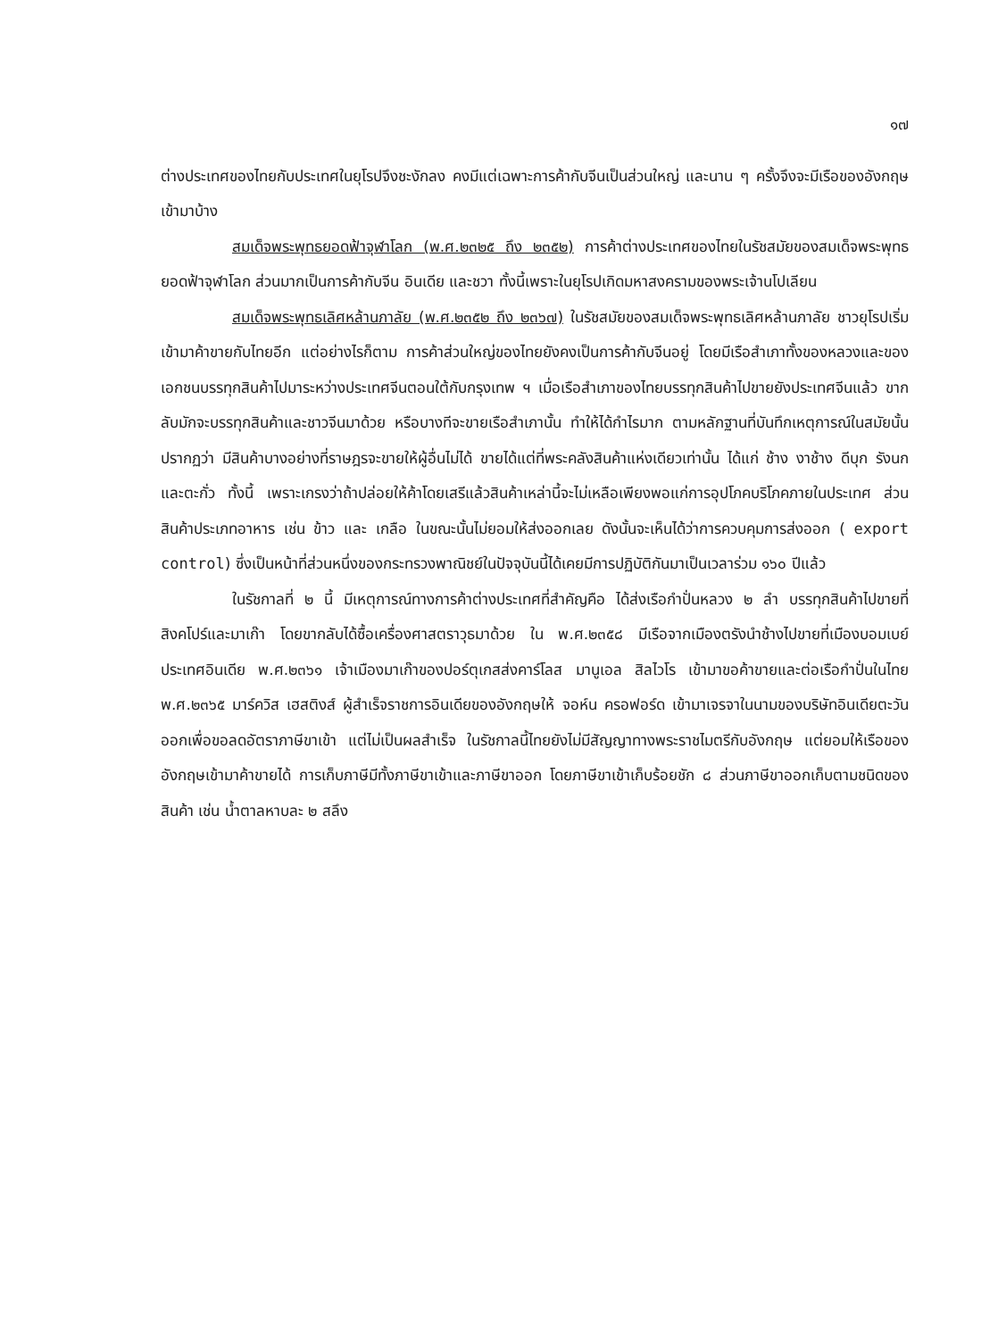๑๗
ต่างประเทศของไทยกับประเทศในยุโรปจึงชะงักลง คงมีแต่เฉพาะการค้ากับจีนเป็นส่วนใหญ่ และนาน ๆ ครั้งจึงจะมีเรือของอังกฤษเข้ามาบ้าง
สมเด็จพระพุทธยอดฟ้าจุฬาโลก (พ.ศ.๒๓๒๕ ถึง ๒๓๕๒) การค้าต่างประเทศของไทยในรัชสมัยของสมเด็จพระพุทธยอดฟ้าจุฬาโลก ส่วนมากเป็นการค้ากับจีน อินเดีย และชวา ทั้งนี้เพราะในยุโรปเกิดมหาสงครามของพระเจ้านโปเลียน
สมเด็จพระพุทธเลิศหล้านภาลัย (พ.ศ.๒๓๕๒ ถึง ๒๓๖๗) ในรัชสมัยของสมเด็จพระพุทธเลิศหล้านภาลัย ชาวยุโรปเริ่มเข้ามาค้าขายกับไทยอีก แต่อย่างไรก็ตาม การค้าส่วนใหญ่ของไทยยังคงเป็นการค้ากับจีนอยู่ โดยมีเรือสำเภาทั้งของหลวงและของเอกชนบรรทุกสินค้าไปมาระหว่างประเทศจีนตอนใต้กับกรุงเทพ ฯ เมื่อเรือสำเภาของไทยบรรทุกสินค้าไปขายยังประเทศจีนแล้ว ขากลับมักจะบรรทุกสินค้าและชาวจีนมาด้วย หรือบางทีจะขายเรือสำเภานั้น ทำให้ได้กำไรมาก ตามหลักฐานที่บันทึกเหตุการณ์ในสมัยนั้นปรากฏว่า มีสินค้าบางอย่างที่ราษฎรจะขายให้ผู้อื่นไม่ได้ ขายได้แต่ที่พระคลังสินค้าแห่งเดียวเท่านั้น ได้แก่ ช้าง งาช้าง ดีบุก รังนก และตะกั่ว ทั้งนี้ เพราะเกรงว่าถ้าปล่อยให้ค้าโดยเสรีแล้วสินค้าเหล่านี้จะไม่เหลือเพียงพอแก่การอุปโภคบริโภคภายในประเทศ ส่วนสินค้าประเภทอาหาร เช่น ข้าว และ เกลือ ในขณะนั้นไม่ยอมให้ส่งออกเลย ดังนั้นจะเห็นได้ว่าการควบคุมการส่งออก ( export control) ซึ่งเป็นหน้าที่ส่วนหนึ่งของกระทรวงพาณิชย์ในปัจจุบันนี้ได้เคยมีการปฏิบัติกันมาเป็นเวลาร่วม ๑๖๐ ปีแล้ว
ในรัชกาลที่ ๒ นี้ มีเหตุการณ์ทางการค้าต่างประเทศที่สำคัญคือ ได้ส่งเรือกำปั่นหลวง ๒ ลำ บรรทุกสินค้าไปขายที่สิงคโปร์และมาเก๊า โดยขากลับได้ซื้อเครื่องศาสตราวุธมาด้วย ใน พ.ศ.๒๓๕๘ มีเรือจากเมืองตรังนำช้างไปขายที่เมืองบอมเบย์ ประเทศอินเดีย พ.ศ.๒๓๖๑ เจ้าเมืองมาเก๊าของปอร์ตุเกสส่งคาร์โลส มานูเอล สิลไวโร เข้ามาขอค้าขายและต่อเรือกำปั่นในไทย พ.ศ.๒๓๖๕ มาร์ควิส เฮสติงส์ ผู้สำเร็จราชการอินเดียของอังกฤษให้ จอห์น ครอฟอร์ด เข้ามาเจรจาในนามของบริษัทอินเดียตะวันออกเพื่อขอลดอัตราภาษีขาเข้า แต่ไม่เป็นผลสำเร็จ ในรัชกาลนี้ไทยยังไม่มีสัญญาทางพระราชไมตรีกับอังกฤษ แต่ยอมให้เรือของอังกฤษเข้ามาค้าขายได้ การเก็บภาษีมีทั้งภาษีขาเข้าและภาษีขาออก โดยภาษีขาเข้าเก็บร้อยชัก ๘ ส่วนภาษีขาออกเก็บตามชนิดของสินค้า เช่น น้ำตาลหาบละ ๒ สลึง